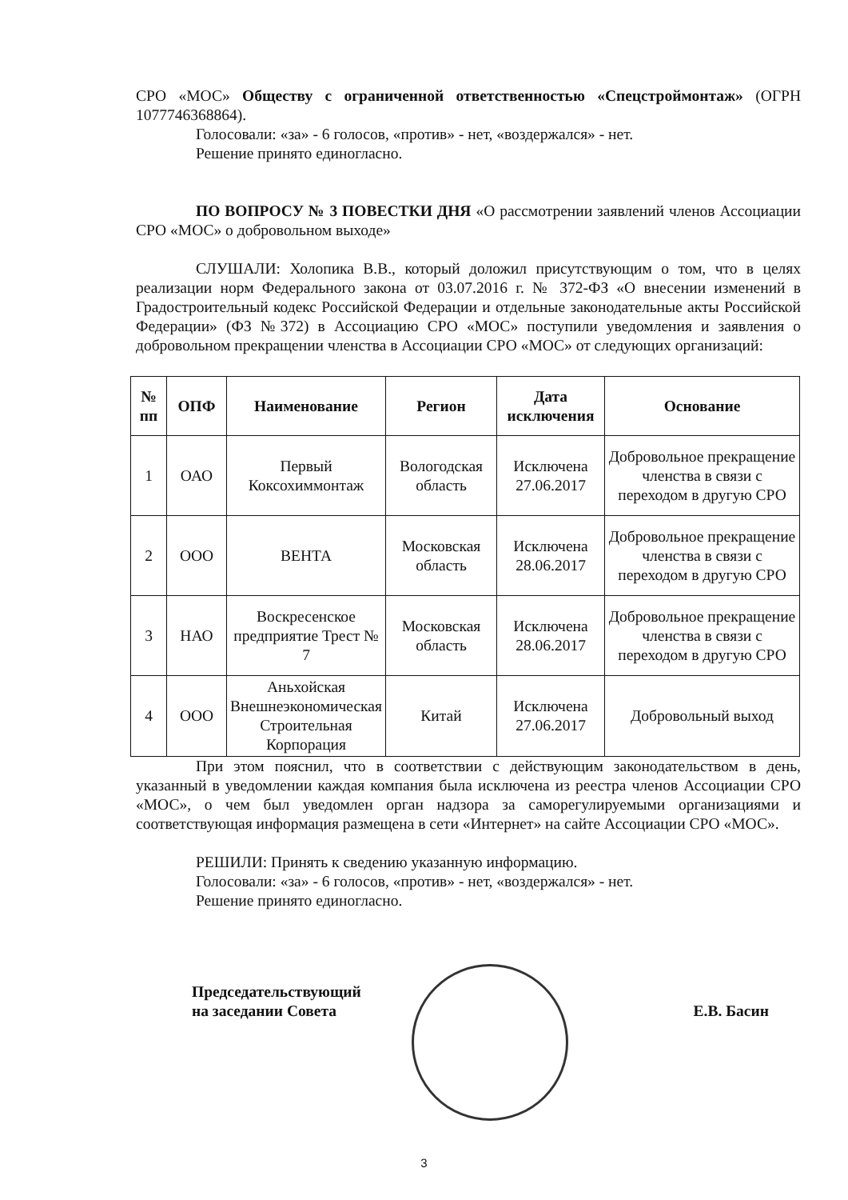СРО «МОС» Обществу с ограниченной ответственностью «Спецстроймонтаж» (ОГРН 1077746368864).
Голосовали: «за» - 6 голосов, «против» - нет, «воздержался» - нет.
Решение принято единогласно.
ПО ВОПРОСУ № 3 ПОВЕСТКИ ДНЯ «О рассмотрении заявлений членов Ассоциации СРО «МОС» о добровольном выходе»
СЛУШАЛИ: Холопика В.В., который доложил присутствующим о том, что в целях реализации норм Федерального закона от 03.07.2016 г. № 372-ФЗ «О внесении изменений в Градостроительный кодекс Российской Федерации и отдельные законодательные акты Российской Федерации» (ФЗ №372) в Ассоциацию СРО «МОС» поступили уведомления и заявления о добровольном прекращении членства в Ассоциации СРО «МОС» от следующих организаций:
| № пп | ОПФ | Наименование | Регион | Дата исключения | Основание |
| --- | --- | --- | --- | --- | --- |
| 1 | ОАО | Первый Коксохиммонтаж | Вологодская область | Исключена 27.06.2017 | Добровольное прекращение членства в связи с переходом в другую СРО |
| 2 | ООО | ВЕНТА | Московская область | Исключена 28.06.2017 | Добровольное прекращение членства в связи с переходом в другую СРО |
| 3 | НАО | Воскресенское предприятие Трест № 7 | Московская область | Исключена 28.06.2017 | Добровольное прекращение членства в связи с переходом в другую СРО |
| 4 | ООО | Аньхойская Внешнеэкономическая Строительная Корпорация | Китай | Исключена 27.06.2017 | Добровольный выход |
При этом пояснил, что в соответствии с действующим законодательством в день, указанный в уведомлении каждая компания была исключена из реестра членов Ассоциации СРО «МОС», о чем был уведомлен орган надзора за саморегулируемыми организациями и соответствующая информация размещена в сети «Интернет» на сайте Ассоциации СРО «МОС».
РЕШИЛИ: Принять к сведению указанную информацию.
Голосовали: «за» - 6 голосов, «против» - нет, «воздержался» - нет.
Решение принято единогласно.
Председательствующий
на заседании Совета
Е.В. Басин
3